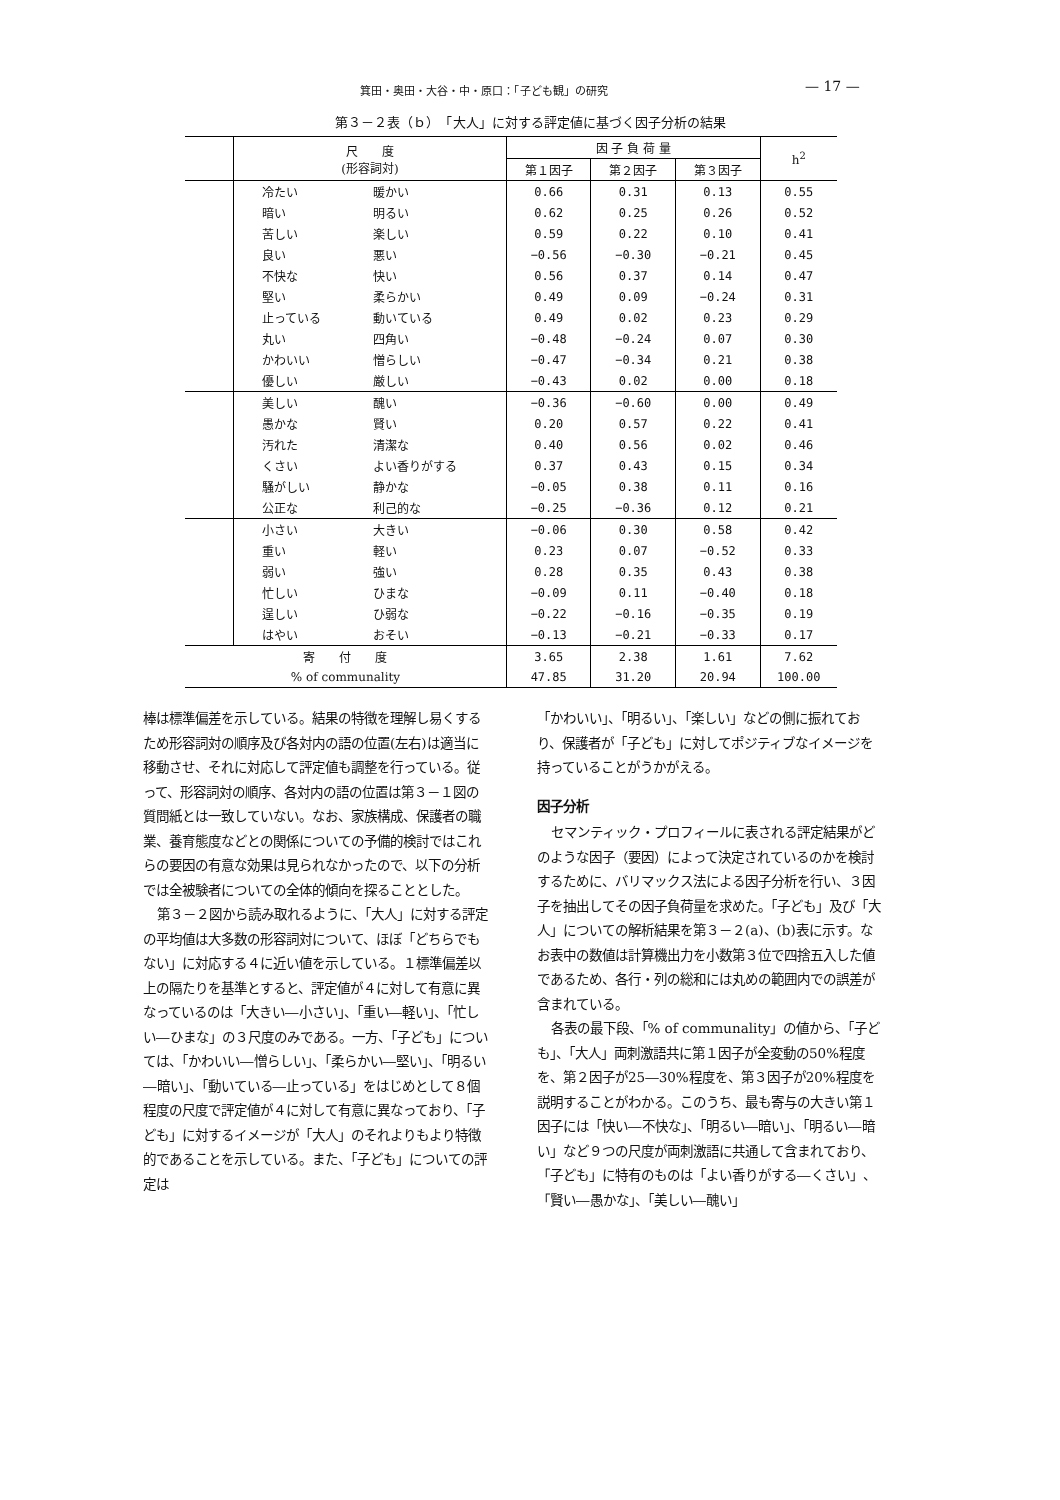箕田・奥田・大谷・中・原口：「子ども観」の研究 — 17 —
第３－２表（ｂ）　「大人」に対する評定値に基づく因子分析の結果
| | 尺 度 (形容詞対) | | 因 子 負 荷 量 | | | h<sup>2</sup> |
| --- | --- | --- | --- | --- | --- | --- |
| | | | 第１因子 | 第２因子 | 第３因子 | |
| | 冷たい | 暖かい | 0.66 | 0.31 | 0.13 | 0.55 |
| | 暗い | 明るい | 0.62 | 0.25 | 0.26 | 0.52 |
| | 苦しい | 楽しい | 0.59 | 0.22 | 0.10 | 0.41 |
| | 良い | 悪い | −0.56 | −0.30 | −0.21 | 0.45 |
| | 不快な | 快い | 0.56 | 0.37 | 0.14 | 0.47 |
| | 堅い | 柔らかい | 0.49 | 0.09 | −0.24 | 0.31 |
| | 止っている | 動いている | 0.49 | 0.02 | 0.23 | 0.29 |
| | 丸い | 四角い | −0.48 | −0.24 | 0.07 | 0.30 |
| | かわいい | 憎らしい | −0.47 | −0.34 | 0.21 | 0.38 |
| | 優しい | 厳しい | −0.43 | 0.02 | 0.00 | 0.18 |
| | 美しい | 醜い | −0.36 | −0.60 | 0.00 | 0.49 |
| | 愚かな | 賢い | 0.20 | 0.57 | 0.22 | 0.41 |
| | 汚れた | 清潔な | 0.40 | 0.56 | 0.02 | 0.46 |
| | くさい | よい香りがする | 0.37 | 0.43 | 0.15 | 0.34 |
| | 騒がしい | 静かな | −0.05 | 0.38 | 0.11 | 0.16 |
| | 公正な | 利己的な | −0.25 | −0.36 | 0.12 | 0.21 |
| | 小さい | 大きい | −0.06 | 0.30 | 0.58 | 0.42 |
| | 重い | 軽い | 0.23 | 0.07 | −0.52 | 0.33 |
| | 弱い | 強い | 0.28 | 0.35 | 0.43 | 0.38 |
| | 忙しい | ひまな | −0.09 | 0.11 | −0.40 | 0.18 |
| | 逞しい | ひ弱な | −0.22 | −0.16 | −0.35 | 0.19 |
| | はやい | おそい | −0.13 | −0.21 | −0.33 | 0.17 |
| 寄 付 度 | | | 3.65 | 2.38 | 1.61 | 7.62 |
| % of communality | | | 47.85 | 31.20 | 20.94 | 100.00 |
棒は標準偏差を示している。結果の特徴を理解し易くするため形容詞対の順序及び各対内の語の位置(左右)は適当に移動させ、それに対応して評定値も調整を行っている。従って、形容詞対の順序、各対内の語の位置は第３－１図の質問紙とは一致していない。なお、家族構成、保護者の職業、養育態度などとの関係についての予備的検討ではこれらの要因の有意な効果は見られなかったので、以下の分析では全被験者についての全体的傾向を探ることとした。
第３－２図から読み取れるように、「大人」に対する評定の平均値は大多数の形容詞対について、ほぼ「どちらでもない」に対応する４に近い値を示している。１標準偏差以上の隔たりを基準とすると、評定値が４に対して有意に異なっているのは「大きい―小さい」、「重い―軽い」、「忙しい―ひまな」の３尺度のみである。一方、「子ども」については、「かわいい―憎らしい」、「柔らかい―堅い」、「明るい―暗い」、「動いている―止っている」をはじめとして８個程度の尺度で評定値が４に対して有意に異なっており、「子ども」に対するイメージが「大人」のそれよりもより特徴的であることを示している。また、「子ども」についての評定は
「かわいい」、「明るい」、「楽しい」などの側に振れており、保護者が「子ども」に対してポジティブなイメージを持っていることがうかがえる。
因子分析
セマンティック・プロフィールに表される評定結果がどのような因子（要因）によって決定されているのかを検討するために、バリマックス法による因子分析を行い、３因子を抽出してその因子負荷量を求めた。「子ども」及び「大人」についての解析結果を第３－２(a)、(b)表に示す。なお表中の数値は計算機出力を小数第３位で四捨五入した値であるため、各行・列の総和には丸めの範囲内での誤差が含まれている。
各表の最下段、「% of communality」の値から、「子ども」、「大人」両刺激語共に第１因子が全変動の50%程度を、第２因子が25―30%程度を、第３因子が20%程度を説明することがわかる。このうち、最も寄与の大きい第１因子には「快い―不快な」、「明るい―暗い」、「明るい―暗い」など９つの尺度が両刺激語に共通して含まれており、「子ども」に特有のものは「よい香りがする―くさい」、「賢い―愚かな」、「美しい―醜い」